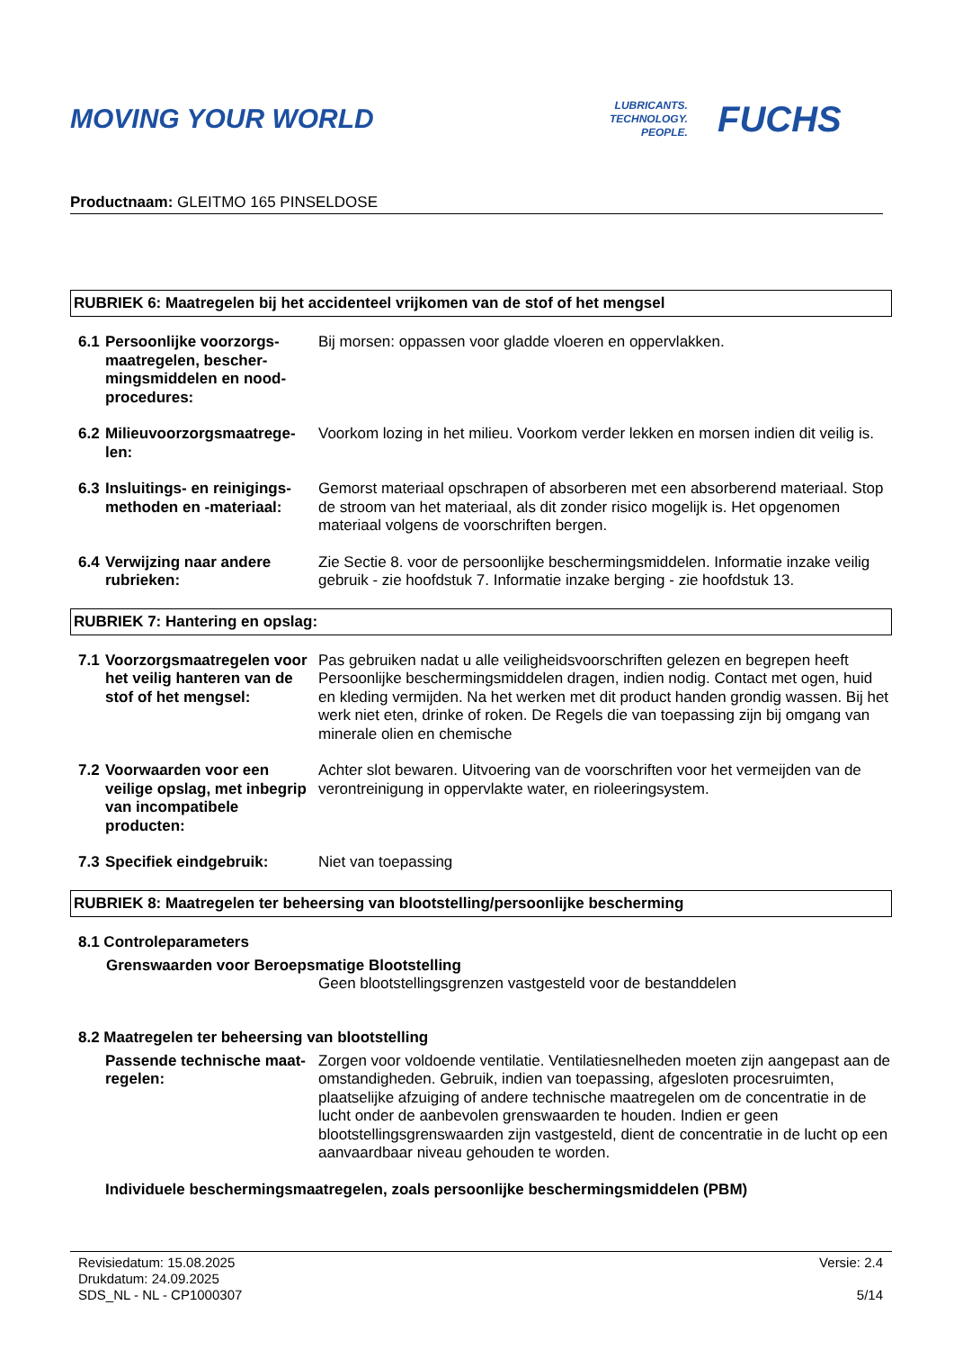MOVING YOUR WORLD
LUBRICANTS.
TECHNOLOGY.
PEOPLE.
FUCHS
Productnaam: GLEITMO 165 PINSELDOSE
RUBRIEK 6: Maatregelen bij het accidenteel vrijkomen van de stof of het mengsel
6.1 Persoonlijke voorzorgs­maatregelen, bescher­mingsmiddelen en nood­procedures:
Bij morsen: oppassen voor gladde vloeren en oppervlakken.
6.2 Milieuvoorzorgsmaatrege­len:
Voorkom lozing in het milieu. Voorkom verder lekken en morsen indien dit veilig is.
6.3 Insluitings- en reinigings­methoden en -materiaal:
Gemorst materiaal opschrapen of absorberen met een absorberend materiaal. Stop de stroom van het materiaal, als dit zonder risico mogelijk is. Het opgenomen materiaal volgens de voorschriften bergen.
6.4 Verwijzing naar andere rubrieken:
Zie Sectie 8. voor de persoonlijke beschermingsmiddelen. Informatie inzake veilig gebruik - zie hoofdstuk 7. Informatie inzake berging - zie hoofdstuk 13.
RUBRIEK 7: Hantering en opslag:
7.1 Voorzorgsmaatregelen voor het veilig hanteren van de stof of het mengsel:
Pas gebruiken nadat u alle veiligheidsvoorschriften gelezen en begrepen heeft Persoonlijke beschermingsmiddelen dragen, indien nodig. Contact met ogen, huid en kleding vermijden. Na het werken met dit product handen grondig wassen. Bij het werk niet eten, drinke of roken. De Regels die van toepassing zijn bij omgang van minerale olien en chemische
7.2 Voorwaarden voor een veilige opslag, met inbegrip van incompatibele producten:
Achter slot bewaren. Uitvoering van de voorschriften voor het vermeijden van de verontreinigung in oppervlakte water, en rioleeringsystem.
7.3 Specifiek eindgebruik:
Niet van toepassing
RUBRIEK 8: Maatregelen ter beheersing van blootstelling/persoonlijke bescherming
8.1 Controleparameters
Grenswaarden voor Beroepsmatige Blootstelling
Geen blootstellingsgrenzen vastgesteld voor de bestanddelen
8.2 Maatregelen ter beheersing van blootstelling
Passende technische maat­regelen:
Zorgen voor voldoende ventilatie. Ventilatiesnelheden moeten zijn aangepast aan de omstandigheden. Gebruik, indien van toepassing, afgesloten procesruimten, plaatselijke afzuiging of andere technische maatregelen om de concentratie in de lucht onder de aanbevolen grenswaarden te houden. Indien er geen blootstellingsgrenswaarden zijn vastgesteld, dient de concentratie in de lucht op een aanvaardbaar niveau gehouden te worden.
Individuele beschermingsmaatregelen, zoals persoonlijke beschermingsmiddelen (PBM)
Revisiedatum: 15.08.2025
Drukdatum: 24.09.2025
SDS_NL - NL - CP1000307
Versie: 2.4
5/14